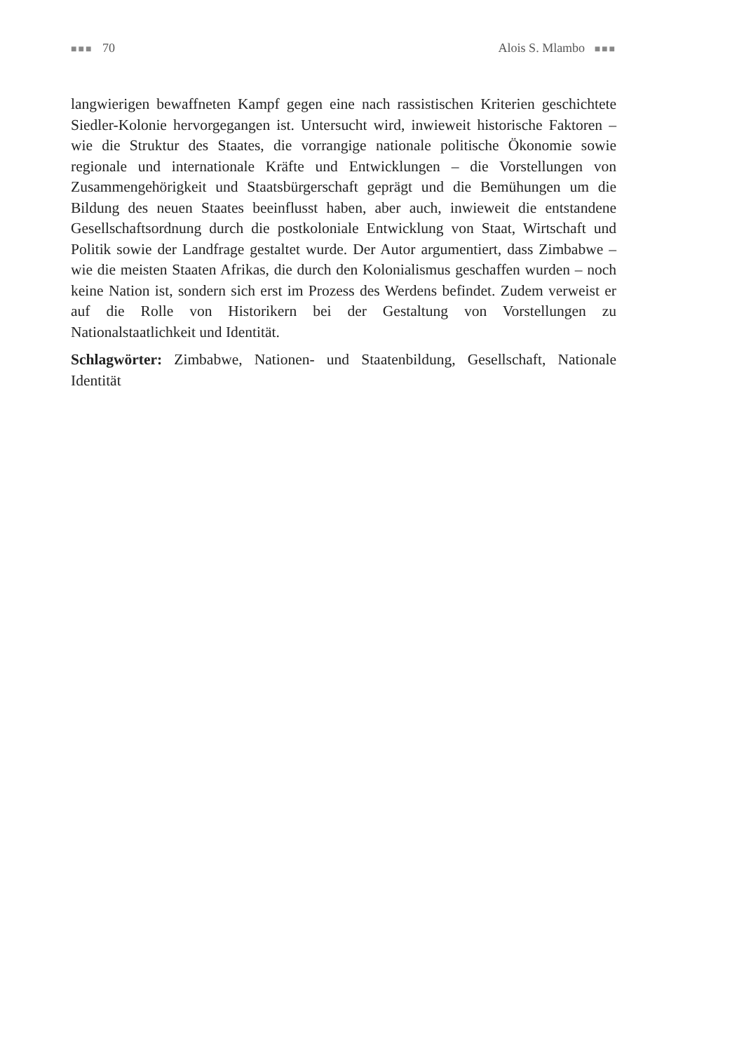■■■ 70 Alois S. Mlambo ■■■
langwierigen bewaffneten Kampf gegen eine nach rassistischen Kriterien geschichtete Siedler-Kolonie hervorgegangen ist. Untersucht wird, inwieweit historische Faktoren – wie die Struktur des Staates, die vorrangige nationale politische Ökonomie sowie regionale und internationale Kräfte und Entwicklungen – die Vorstellungen von Zusammengehörigkeit und Staatsbürgerschaft geprägt und die Bemühungen um die Bildung des neuen Staates beeinflusst haben, aber auch, inwieweit die entstandene Gesellschaftsordnung durch die postkoloniale Entwicklung von Staat, Wirtschaft und Politik sowie der Landfrage gestaltet wurde. Der Autor argumentiert, dass Zimbabwe – wie die meisten Staaten Afrikas, die durch den Kolonialismus geschaffen wurden – noch keine Nation ist, sondern sich erst im Prozess des Werdens befindet. Zudem verweist er auf die Rolle von Historikern bei der Gestaltung von Vorstellungen zu Nationalstaatlichkeit und Identität.
Schlagwörter: Zimbabwe, Nationen- und Staatenbildung, Gesellschaft, Nationale Identität